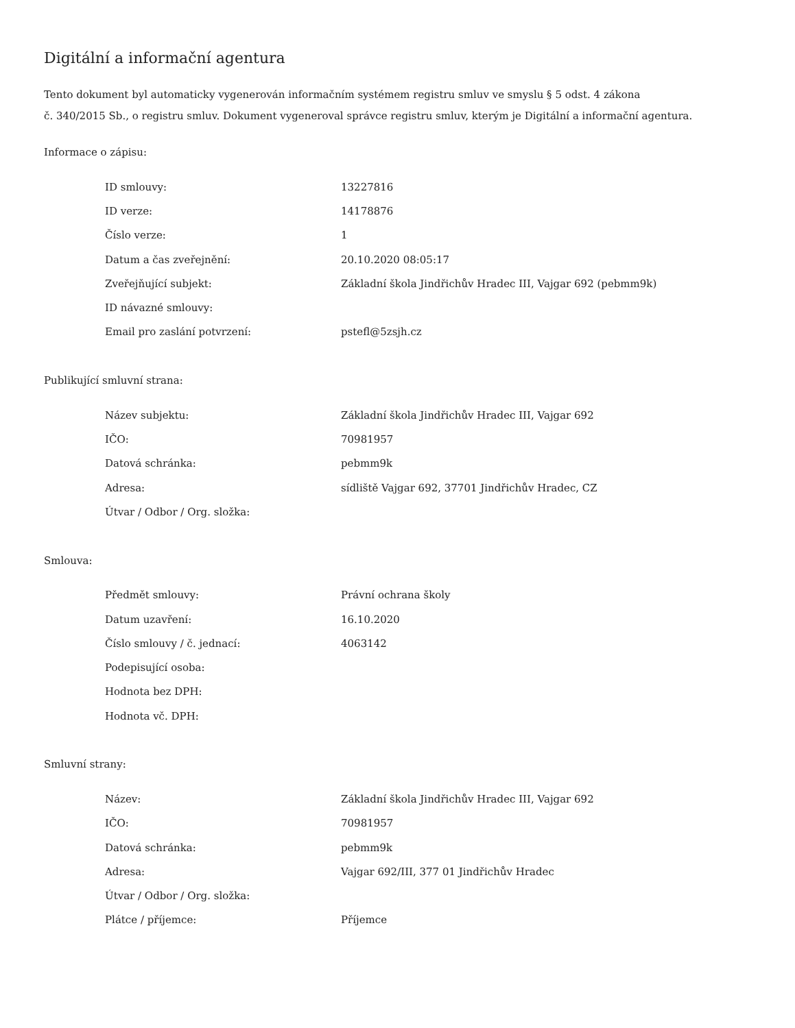Digitální a informační agentura
Tento dokument byl automaticky vygenerován informačním systémem registru smluv ve smyslu § 5 odst. 4 zákona
č. 340/2015 Sb., o registru smluv. Dokument vygeneroval správce registru smluv, kterým je Digitální a informační agentura.
Informace o zápisu:
| ID smlouvy: | 13227816 |
| ID verze: | 14178876 |
| Číslo verze: | 1 |
| Datum a čas zveřejnění: | 20.10.2020 08:05:17 |
| Zveřejňující subjekt: | Základní škola Jindřichův Hradec III, Vajgar 692 (pebmm9k) |
| ID návazné smlouvy: | |
| Email pro zaslání potvrzení: | pstefl@5zsjh.cz |
Publikující smluvní strana:
| Název subjektu: | Základní škola Jindřichův Hradec III, Vajgar 692 |
| IČO: | 70981957 |
| Datová schránka: | pebmm9k |
| Adresa: | sídliště Vajgar 692, 37701 Jindřichův Hradec, CZ |
| Útvar / Odbor / Org. složka: | |
Smlouva:
| Předmět smlouvy: | Právní ochrana školy |
| Datum uzavření: | 16.10.2020 |
| Číslo smlouvy / č. jednací: | 4063142 |
| Podepisující osoba: | |
| Hodnota bez DPH: | |
| Hodnota vč. DPH: | |
Smluvní strany:
| Název: | Základní škola Jindřichův Hradec III, Vajgar 692 |
| IČO: | 70981957 |
| Datová schránka: | pebmm9k |
| Adresa: | Vajgar 692/III, 377 01 Jindřichův Hradec |
| Útvar / Odbor / Org. složka: | |
| Plátce / příjemce: | Příjemce |